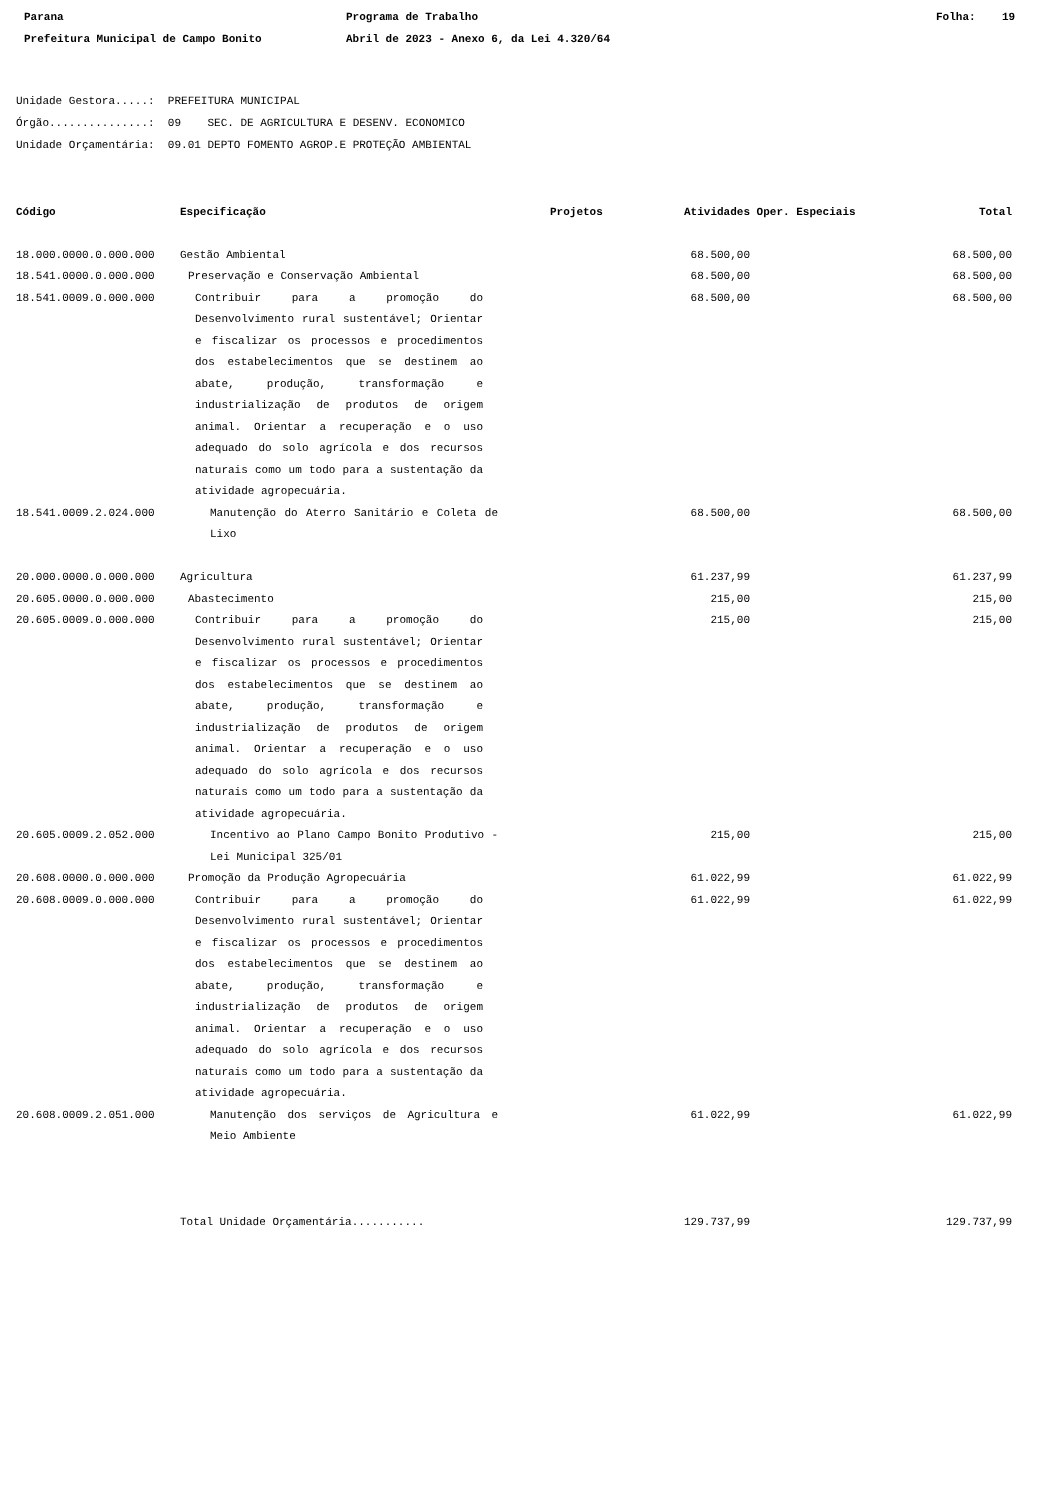Parana
Prefeitura Municipal de Campo Bonito
Programa de Trabalho
Abril de 2023 - Anexo 6, da Lei 4.320/64
Folha: 19
Unidade Gestora.....: PREFEITURA MUNICIPAL
Órgão...............: 09 SEC. DE AGRICULTURA E DESENV. ECONOMICO
Unidade Orçamentária: 09.01 DEPTO FOMENTO AGROP.E PROTEÇÃO AMBIENTAL
| Código | Especificação | Projetos | Atividades | Oper. Especiais | Total |
| --- | --- | --- | --- | --- | --- |
| 18.000.0000.0.000.000 | Gestão Ambiental | | 68.500,00 | | 68.500,00 |
| 18.541.0000.0.000.000 | Preservação e Conservação Ambiental | | 68.500,00 | | 68.500,00 |
| 18.541.0009.0.000.000 | Contribuir para a promoção do Desenvolvimento rural sustentável; Orientar e fiscalizar os processos e procedimentos dos estabelecimentos que se destinem ao abate, produção, transformação e industrialização de produtos de origem animal. Orientar a recuperação e o uso adequado do solo agrícola e dos recursos naturais como um todo para a sustentação da atividade agropecuária. | | 68.500,00 | | 68.500,00 |
| 18.541.0009.2.024.000 | Manutenção do Aterro Sanitário e Coleta de Lixo | | 68.500,00 | | 68.500,00 |
| 20.000.0000.0.000.000 | Agricultura | | 61.237,99 | | 61.237,99 |
| 20.605.0000.0.000.000 | Abastecimento | | 215,00 | | 215,00 |
| 20.605.0009.0.000.000 | Contribuir para a promoção do Desenvolvimento rural sustentável; Orientar e fiscalizar os processos e procedimentos dos estabelecimentos que se destinem ao abate, produção, transformação e industrialização de produtos de origem animal. Orientar a recuperação e o uso adequado do solo agrícola e dos recursos naturais como um todo para a sustentação da atividade agropecuária. | | 215,00 | | 215,00 |
| 20.605.0009.2.052.000 | Incentivo ao Plano Campo Bonito Produtivo - Lei Municipal 325/01 | | 215,00 | | 215,00 |
| 20.608.0000.0.000.000 | Promoção da Produção Agropecuária | | 61.022,99 | | 61.022,99 |
| 20.608.0009.0.000.000 | Contribuir para a promoção do Desenvolvimento rural sustentável; Orientar e fiscalizar os processos e procedimentos dos estabelecimentos que se destinem ao abate, produção, transformação e industrialização de produtos de origem animal. Orientar a recuperação e o uso adequado do solo agrícola e dos recursos naturais como um todo para a sustentação da atividade agropecuária. | | 61.022,99 | | 61.022,99 |
| 20.608.0009.2.051.000 | Manutenção dos serviços de Agricultura e Meio Ambiente | | 61.022,99 | | 61.022,99 |
| | Total Unidade Orçamentária........... | | 129.737,99 | | 129.737,99 |